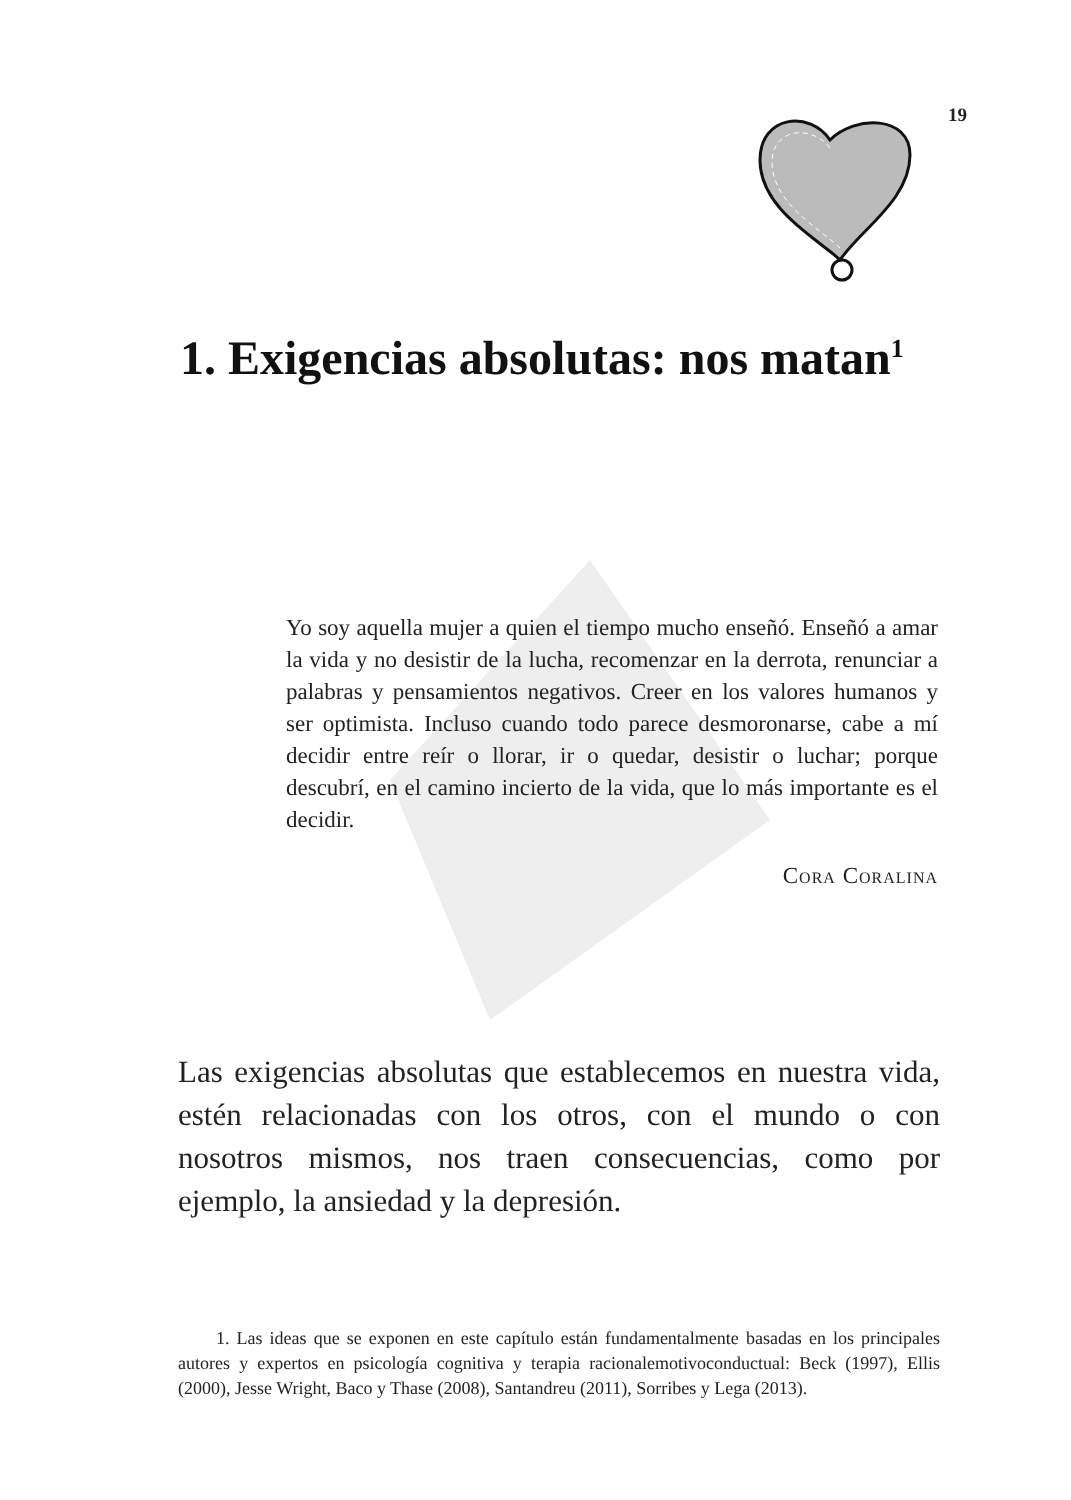19
1. Exigencias absolutas: nos matan<sup>1</sup>
Yo soy aquella mujer a quien el tiempo mucho enseñó. Enseñó a amar la vida y no desistir de la lucha, recomenzar en la derrota, renunciar a palabras y pensamientos negativos. Creer en los valores humanos y ser optimista. Incluso cuando todo parece desmoronarse, cabe a mí decidir entre reír o llorar, ir o quedar, desistir o luchar; porque descubrí, en el camino incierto de la vida, que lo más importante es el decidir.
Cora Coralina
Las exigencias absolutas que establecemos en nuestra vida, estén relacionadas con los otros, con el mundo o con nosotros mismos, nos traen consecuencias, como por ejemplo, la ansiedad y la depresión.
1. Las ideas que se exponen en este capítulo están fundamentalmente basadas en los principales autores y expertos en psicología cognitiva y terapia racionalemotivoconductual: Beck (1997), Ellis (2000), Jesse Wright, Baco y Thase (2008), Santandreu (2011), Sorribes y Lega (2013).